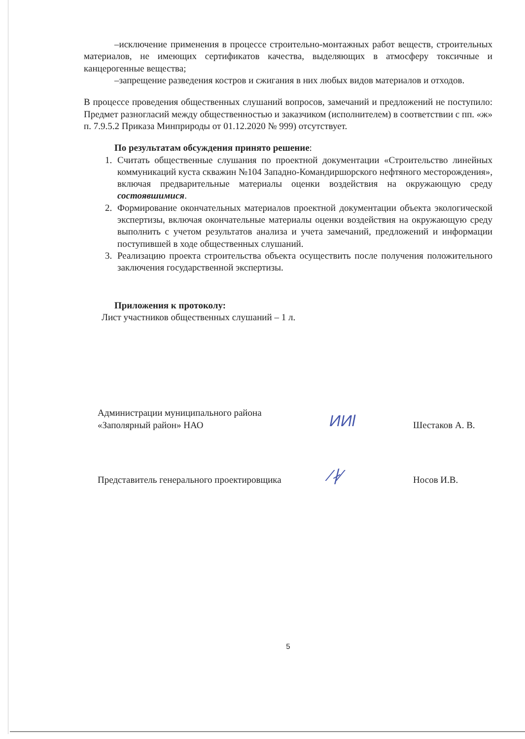–исключение применения в процессе строительно-монтажных работ веществ, строительных материалов, не имеющих сертификатов качества, выделяющих в атмосферу токсичные и канцерогенные вещества;
–запрещение разведения костров и сжигания в них любых видов материалов и отходов.
В процессе проведения общественных слушаний вопросов, замечаний и предложений не поступило: Предмет разногласий между общественностью и заказчиком (исполнителем) в соответствии с пп. «ж» п. 7.9.5.2 Приказа Минприроды от 01.12.2020 № 999) отсутствует.
По результатам обсуждения принято решение:
1. Считать общественные слушания по проектной документации «Строительство линейных коммуникаций куста скважин №104 Западно-Командиршорского нефтяного месторождения», включая предварительные материалы оценки воздействия на окружающую среду состоявшимися.
2. Формирование окончательных материалов проектной документации объекта экологической экспертизы, включая окончательные материалы оценки воздействия на окружающую среду выполнить с учетом результатов анализа и учета замечаний, предложений и информации поступившей в ходе общественных слушаний.
3. Реализацию проекта строительства объекта осуществить после получения положительного заключения государственной экспертизы.
Приложения к протоколу:
Лист участников общественных слушаний – 1 л.
Администрации муниципального района
«Заполярный район» НАО
ИИl
Шестаков А. В.
Представитель генерального проектировщика
∕∤∕
Носов И.В.
5